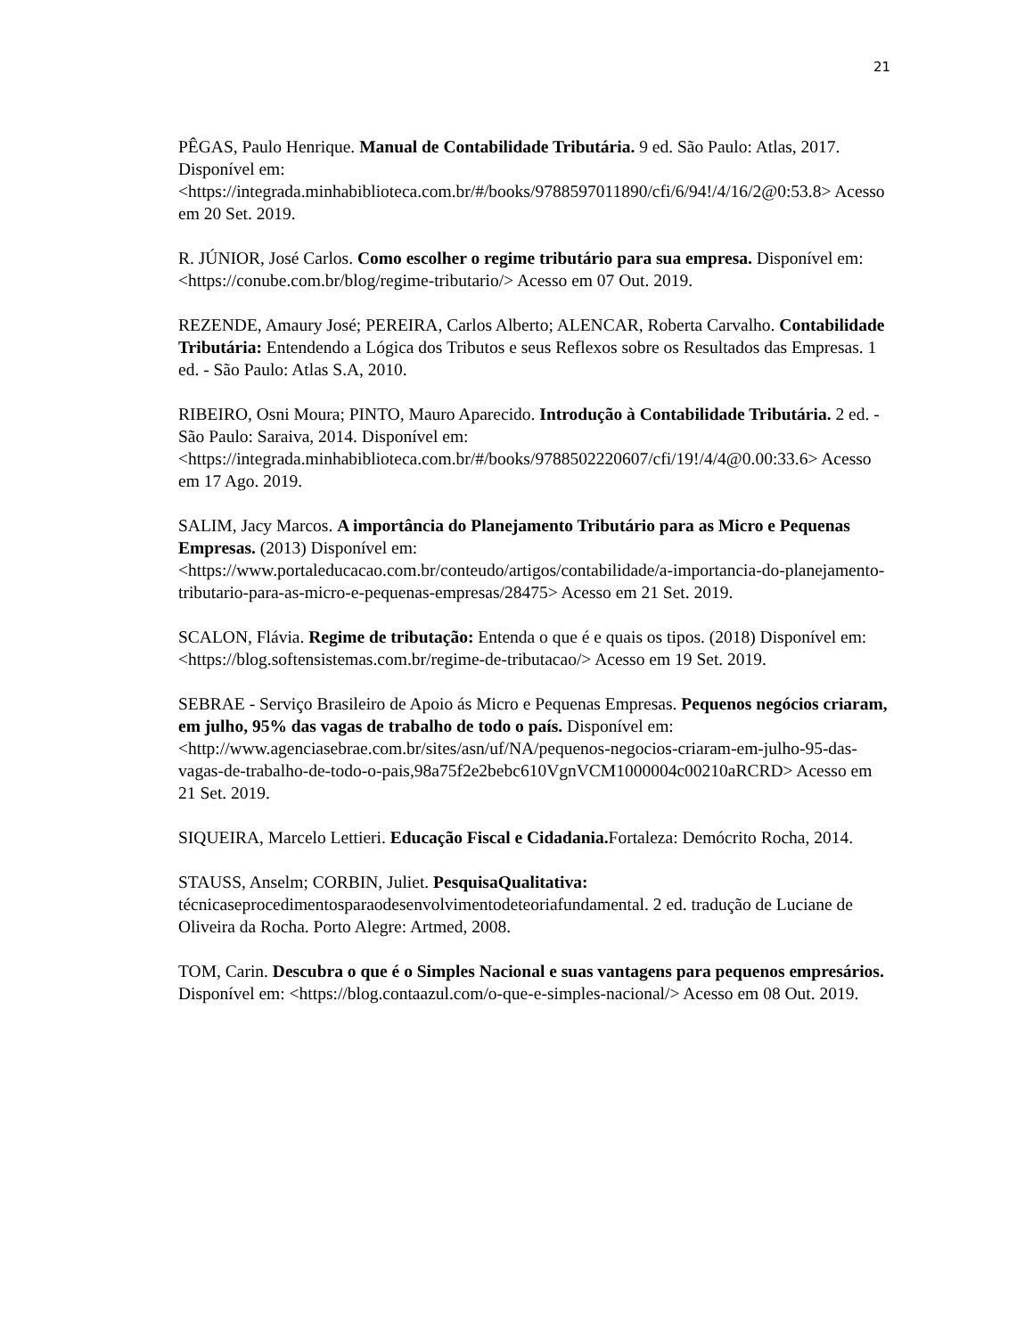21
PÊGAS, Paulo Henrique. Manual de Contabilidade Tributária. 9 ed. São Paulo: Atlas, 2017. Disponível em: <https://integrada.minhabiblioteca.com.br/#/books/9788597011890/cfi/6/94!/4/16/2@0:53.8> Acesso em 20 Set. 2019.
R. JÚNIOR, José Carlos. Como escolher o regime tributário para sua empresa. Disponível em: <https://conube.com.br/blog/regime-tributario/> Acesso em 07 Out. 2019.
REZENDE, Amaury José; PEREIRA, Carlos Alberto; ALENCAR, Roberta Carvalho. Contabilidade Tributária: Entendendo a Lógica dos Tributos e seus Reflexos sobre os Resultados das Empresas. 1 ed. - São Paulo: Atlas S.A, 2010.
RIBEIRO, Osni Moura; PINTO, Mauro Aparecido. Introdução à Contabilidade Tributária. 2 ed. - São Paulo: Saraiva, 2014. Disponível em: <https://integrada.minhabiblioteca.com.br/#/books/9788502220607/cfi/19!/4/4@0.00:33.6> Acesso em 17 Ago. 2019.
SALIM, Jacy Marcos. A importância do Planejamento Tributário para as Micro e Pequenas Empresas. (2013) Disponível em: <https://www.portaleducacao.com.br/conteudo/artigos/contabilidade/a-importancia-do-planejamento-tributario-para-as-micro-e-pequenas-empresas/28475> Acesso em 21 Set. 2019.
SCALON, Flávia. Regime de tributação: Entenda o que é e quais os tipos. (2018) Disponível em: <https://blog.softensistemas.com.br/regime-de-tributacao/> Acesso em 19 Set. 2019.
SEBRAE - Serviço Brasileiro de Apoio ás Micro e Pequenas Empresas. Pequenos negócios criaram, em julho, 95% das vagas de trabalho de todo o país. Disponível em: <http://www.agenciasebrae.com.br/sites/asn/uf/NA/pequenos-negocios-criaram-em-julho-95-das-vagas-de-trabalho-de-todo-o-pais,98a75f2e2bebc610VgnVCM1000004c00210aRCRD> Acesso em 21 Set. 2019.
SIQUEIRA, Marcelo Lettieri. Educação Fiscal e Cidadania. Fortaleza: Demócrito Rocha, 2014.
STAUSS, Anselm; CORBIN, Juliet. PesquisaQualitativa: técnicaseprocedimentosparaodesenvolvimentodeteoriafundamental. 2 ed. tradução de Luciane de Oliveira da Rocha. Porto Alegre: Artmed, 2008.
TOM, Carin. Descubra o que é o Simples Nacional e suas vantagens para pequenos empresários. Disponível em: <https://blog.contaazul.com/o-que-e-simples-nacional/> Acesso em 08 Out. 2019.